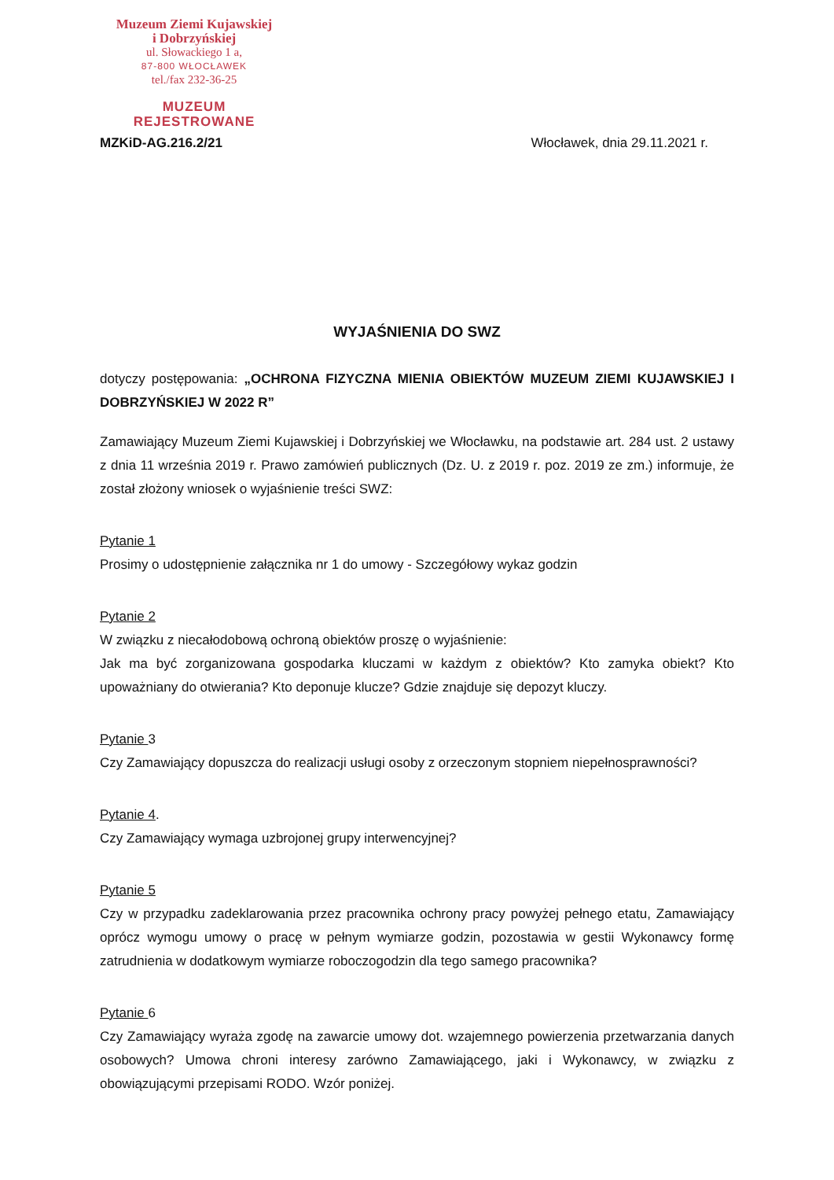Muzeum Ziemi Kujawskiej
i Dobrzyńskiej
ul. Słowackiego 1 a,
87-800 WŁOCŁAWEK
tel./fax 232-36-25
MUZEUM REJESTROWANE
MZKiD-AG.216.2/21 Włocławek, dnia 29.11.2021 r.
WYJAŚNIENIA DO SWZ
dotyczy postępowania: „OCHRONA FIZYCZNA MIENIA OBIEKTÓW MUZEUM ZIEMI KUJAWSKIEJ I DOBRZYŃSKIEJ W 2022 R”
Zamawiający Muzeum Ziemi Kujawskiej i Dobrzyńskiej we Włocławku, na podstawie art. 284 ust. 2 ustawy z dnia 11 września 2019 r. Prawo zamówień publicznych (Dz. U. z 2019 r. poz. 2019 ze zm.) informuje, że został złożony wniosek o wyjaśnienie treści SWZ:
Pytanie 1
Prosimy o udostępnienie załącznika nr 1 do umowy - Szczegółowy wykaz godzin
Pytanie 2
W związku z niecałodobową ochroną obiektów proszę o wyjaśnienie:
Jak ma być zorganizowana gospodarka kluczami w każdym z obiektów? Kto zamyka obiekt? Kto upoważniany do otwierania? Kto deponuje klucze? Gdzie znajduje się depozyt kluczy.
Pytanie 3
Czy Zamawiający dopuszcza do realizacji usługi osoby z orzeczonym stopniem niepełnosprawności?
Pytanie 4.
Czy Zamawiający wymaga uzbrojonej grupy interwencyjnej?
Pytanie 5
Czy w przypadku zadeklarowania przez pracownika ochrony pracy powyżej pełnego etatu, Zamawiający oprócz wymogu umowy o pracę w pełnym wymiarze godzin, pozostawia w gestii Wykonawcy formę zatrudnienia w dodatkowym wymiarze roboczogodzin dla tego samego pracownika?
Pytanie 6
Czy Zamawiający wyraża zgodę na zawarcie umowy dot. wzajemnego powierzenia przetwarzania danych osobowych? Umowa chroni interesy zarówno Zamawiającego, jaki i Wykonawcy, w związku z obowiązującymi przepisami RODO. Wzór poniżej.